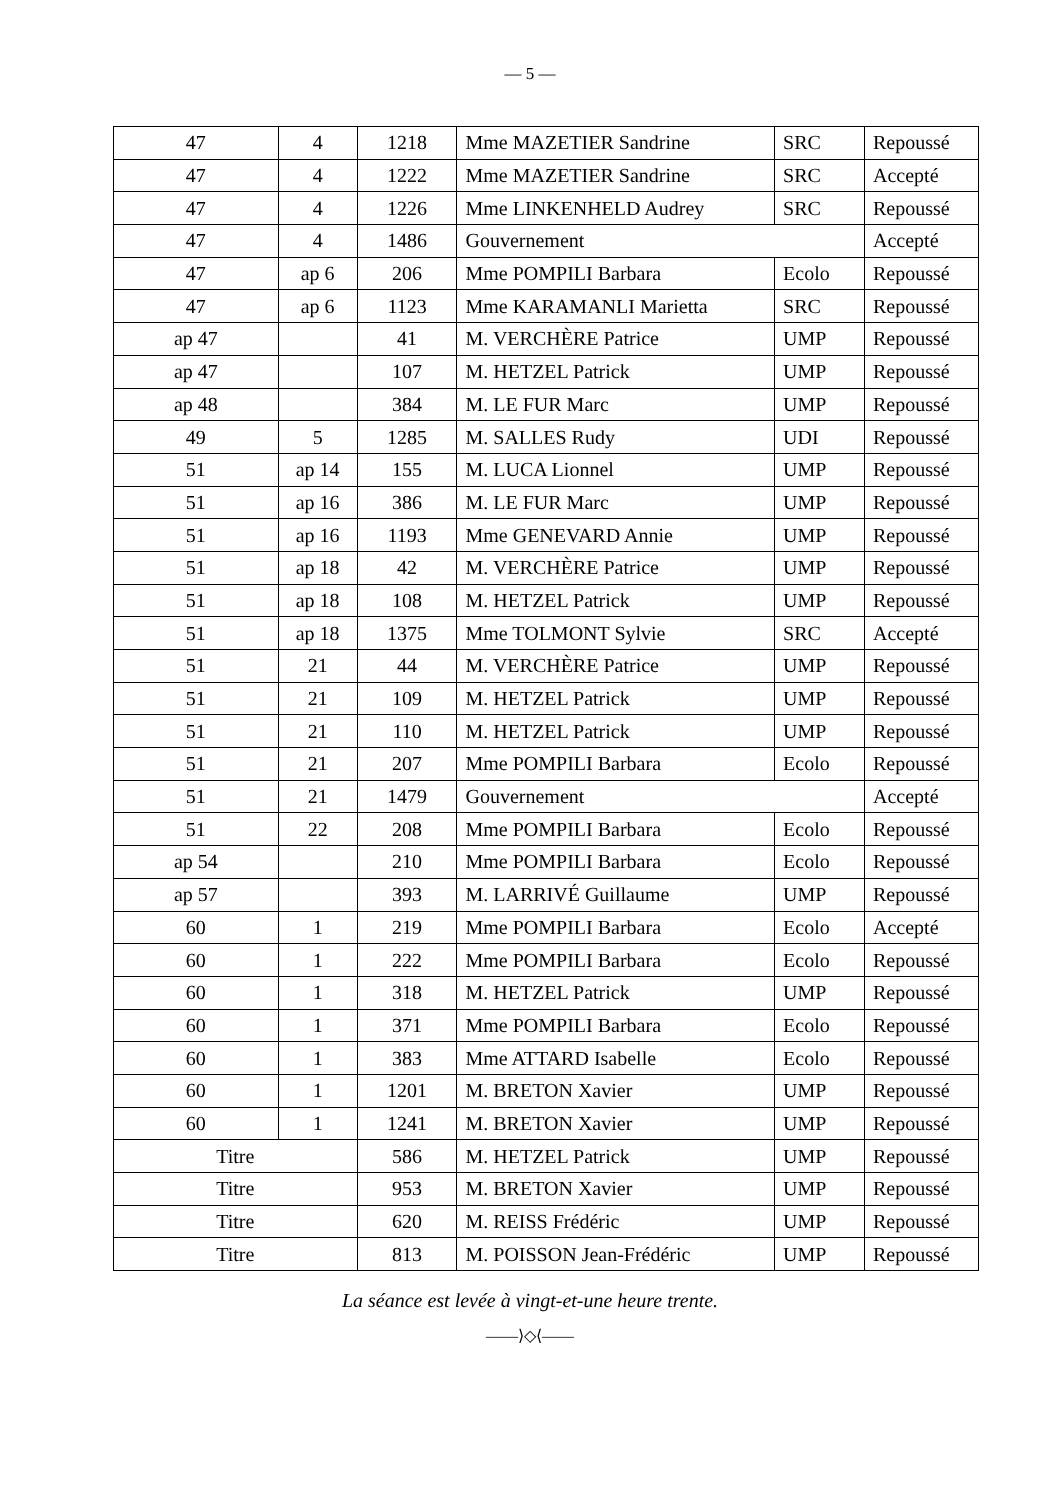— 5 —
| 47 | 4 | 1218 | Mme MAZETIER Sandrine | SRC | Repoussé |
| 47 | 4 | 1222 | Mme MAZETIER Sandrine | SRC | Accepté |
| 47 | 4 | 1226 | Mme LINKENHELD Audrey | SRC | Repoussé |
| 47 | 4 | 1486 | Gouvernement | | Accepté |
| 47 | ap 6 | 206 | Mme POMPILI Barbara | Ecolo | Repoussé |
| 47 | ap 6 | 1123 | Mme KARAMANLI Marietta | SRC | Repoussé |
| ap 47 | | 41 | M. VERCHÈRE Patrice | UMP | Repoussé |
| ap 47 | | 107 | M. HETZEL Patrick | UMP | Repoussé |
| ap 48 | | 384 | M. LE FUR Marc | UMP | Repoussé |
| 49 | 5 | 1285 | M. SALLES Rudy | UDI | Repoussé |
| 51 | ap 14 | 155 | M. LUCA Lionnel | UMP | Repoussé |
| 51 | ap 16 | 386 | M. LE FUR Marc | UMP | Repoussé |
| 51 | ap 16 | 1193 | Mme GENEVARD Annie | UMP | Repoussé |
| 51 | ap 18 | 42 | M. VERCHÈRE Patrice | UMP | Repoussé |
| 51 | ap 18 | 108 | M. HETZEL Patrick | UMP | Repoussé |
| 51 | ap 18 | 1375 | Mme TOLMONT Sylvie | SRC | Accepté |
| 51 | 21 | 44 | M. VERCHÈRE Patrice | UMP | Repoussé |
| 51 | 21 | 109 | M. HETZEL Patrick | UMP | Repoussé |
| 51 | 21 | 110 | M. HETZEL Patrick | UMP | Repoussé |
| 51 | 21 | 207 | Mme POMPILI Barbara | Ecolo | Repoussé |
| 51 | 21 | 1479 | Gouvernement | | Accepté |
| 51 | 22 | 208 | Mme POMPILI Barbara | Ecolo | Repoussé |
| ap 54 | | 210 | Mme POMPILI Barbara | Ecolo | Repoussé |
| ap 57 | | 393 | M. LARRIVÉ Guillaume | UMP | Repoussé |
| 60 | 1 | 219 | Mme POMPILI Barbara | Ecolo | Accepté |
| 60 | 1 | 222 | Mme POMPILI Barbara | Ecolo | Repoussé |
| 60 | 1 | 318 | M. HETZEL Patrick | UMP | Repoussé |
| 60 | 1 | 371 | Mme POMPILI Barbara | Ecolo | Repoussé |
| 60 | 1 | 383 | Mme ATTARD Isabelle | Ecolo | Repoussé |
| 60 | 1 | 1201 | M. BRETON Xavier | UMP | Repoussé |
| 60 | 1 | 1241 | M. BRETON Xavier | UMP | Repoussé |
| Titre | | 586 | M. HETZEL Patrick | UMP | Repoussé |
| Titre | | 953 | M. BRETON Xavier | UMP | Repoussé |
| Titre | | 620 | M. REISS Frédéric | UMP | Repoussé |
| Titre | | 813 | M. POISSON Jean-Frédéric | UMP | Repoussé |
La séance est levée à vingt-et-une heure trente.
——⟩◇⟨——